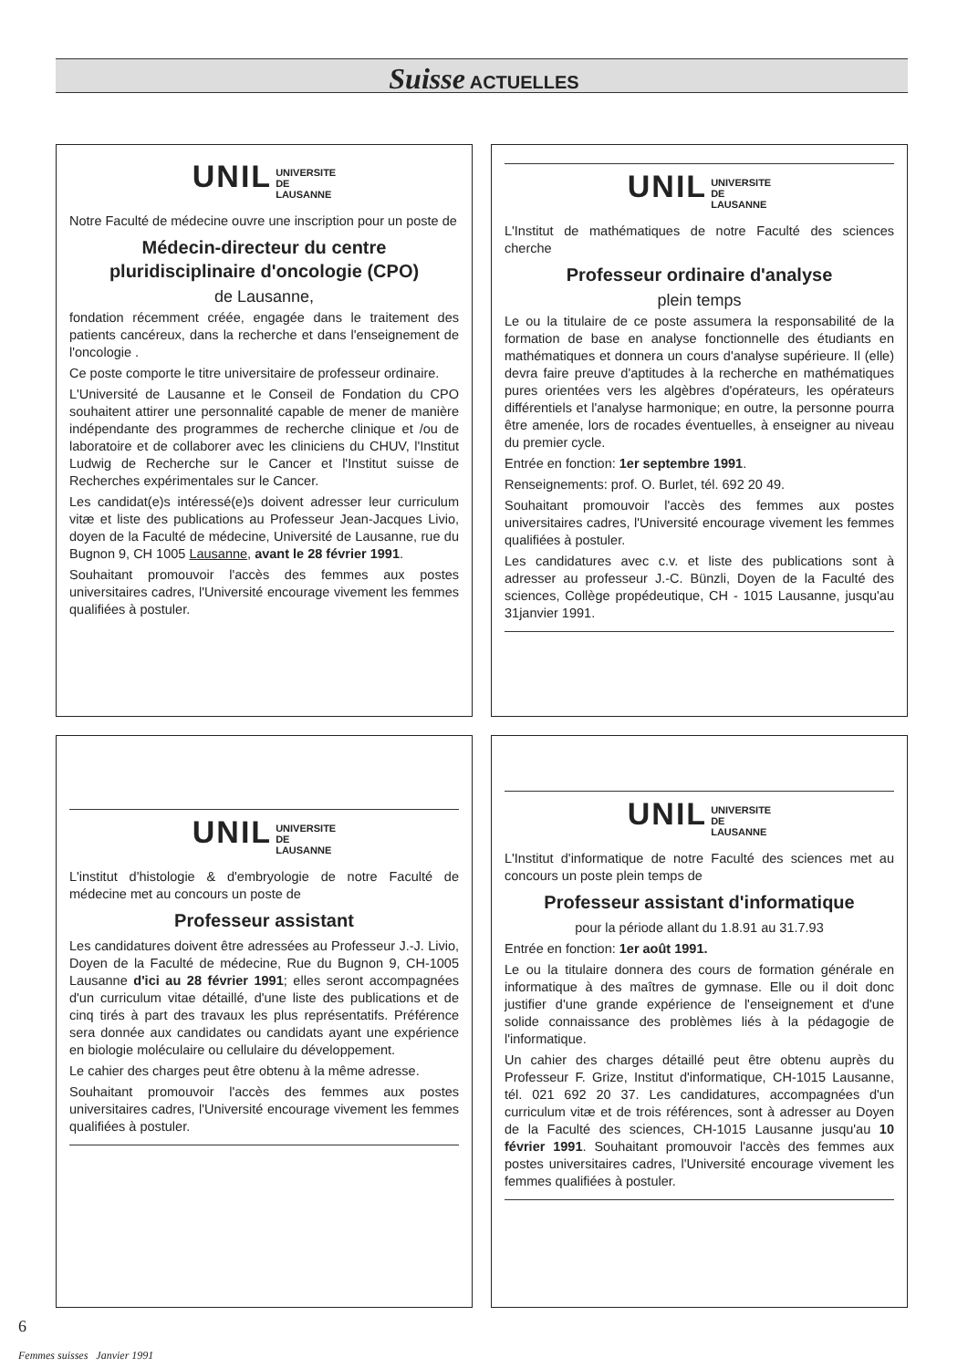Suisse ACTUELLES
UNIL UNIVERSITE
DE
LAUSANNE
Notre Faculté de médecine ouvre une inscription pour un poste de
Médecin-directeur du centre pluridisciplinaire d'oncologie (CPO)
de Lausanne,
fondation récemment créée, engagée dans le traitement des patients cancéreux, dans la recherche et dans l'enseignement de l'oncologie .
Ce poste comporte le titre universitaire de professeur ordinaire.
L'Université de Lausanne et le Conseil de Fondation du CPO souhaitent attirer une personnalité capable de mener de manière indépendante des programmes de recherche clinique et /ou de laboratoire et de collaborer avec les cliniciens du CHUV, l'Institut Ludwig de Recherche sur le Cancer et l'Institut suisse de Recherches expérimentales sur le Cancer.
Les candidat(e)s intéressé(e)s doivent adresser leur curriculum vitæ et liste des publications au Professeur Jean-Jacques Livio, doyen de la Faculté de médecine, Université de Lausanne, rue du Bugnon 9, CH 1005 Lausanne, avant le 28 février 1991.
Souhaitant promouvoir l'accès des femmes aux postes universitaires cadres, l'Université encourage vivement les femmes qualifiées à postuler.
UNIL UNIVERSITE
DE
LAUSANNE
L'Institut de mathématiques de notre Faculté des sciences cherche
Professeur ordinaire d'analyse
plein temps
Le ou la titulaire de ce poste assumera la responsabilité de la formation de base en analyse fonctionnelle des étudiants en mathématiques et donnera un cours d'analyse supérieure. Il (elle) devra faire preuve d'aptitudes à la recherche en mathématiques pures orientées vers les algèbres d'opérateurs, les opérateurs différentiels et l'analyse harmonique; en outre, la personne pourra être amenée, lors de rocades éventuelles, à enseigner au niveau du premier cycle.
Entrée en fonction: 1er septembre 1991.
Renseignements: prof. O. Burlet, tél. 692 20 49.
Souhaitant promouvoir l'accès des femmes aux postes universitaires cadres, l'Université encourage vivement les femmes qualifiées à postuler.
Les candidatures avec c.v. et liste des publications sont à adresser au professeur J.-C. Bünzli, Doyen de la Faculté des sciences, Collège propédeutique, CH - 1015 Lausanne, jusqu'au 31janvier 1991.
UNIL UNIVERSITE
DE
LAUSANNE
L'institut d'histologie & d'embryologie de notre Faculté de médecine met au concours un poste de
Professeur assistant
Les candidatures doivent être adressées au Professeur J.-J. Livio, Doyen de la Faculté de médecine, Rue du Bugnon 9, CH-1005 Lausanne d'ici au 28 février 1991; elles seront accompagnées d'un curriculum vitae détaillé, d'une liste des publications et de cinq tirés à part des travaux les plus représentatifs. Préférence sera donnée aux candidates ou candidats ayant une expérience en biologie moléculaire ou cellulaire du développement.
Le cahier des charges peut être obtenu à la même adresse.
Souhaitant promouvoir l'accès des femmes aux postes universitaires cadres, l'Université encourage vivement les femmes qualifiées à postuler.
UNIL UNIVERSITE
DE
LAUSANNE
L'Institut d'informatique de notre Faculté des sciences met au concours un poste plein temps de
Professeur assistant d'informatique
pour la période allant du 1.8.91 au 31.7.93
Entrée en fonction: 1er août 1991.
Le ou la titulaire donnera des cours de formation générale en informatique à des maîtres de gymnase. Elle ou il doit donc justifier d'une grande expérience de l'enseignement et d'une solide connaissance des problèmes liés à la pédagogie de l'informatique.
Un cahier des charges détaillé peut être obtenu auprès du Professeur F. Grize, Institut d'informatique, CH-1015 Lausanne, tél. 021 692 20 37. Les candidatures, accompagnées d'un curriculum vitæ et de trois références, sont à adresser au Doyen de la Faculté des sciences, CH-1015 Lausanne jusqu'au 10 février 1991. Souhaitant promouvoir l'accès des femmes aux postes universitaires cadres, l'Université encourage vivement les femmes qualifiées à postuler.
6
Femmes suisses Janvier 1991